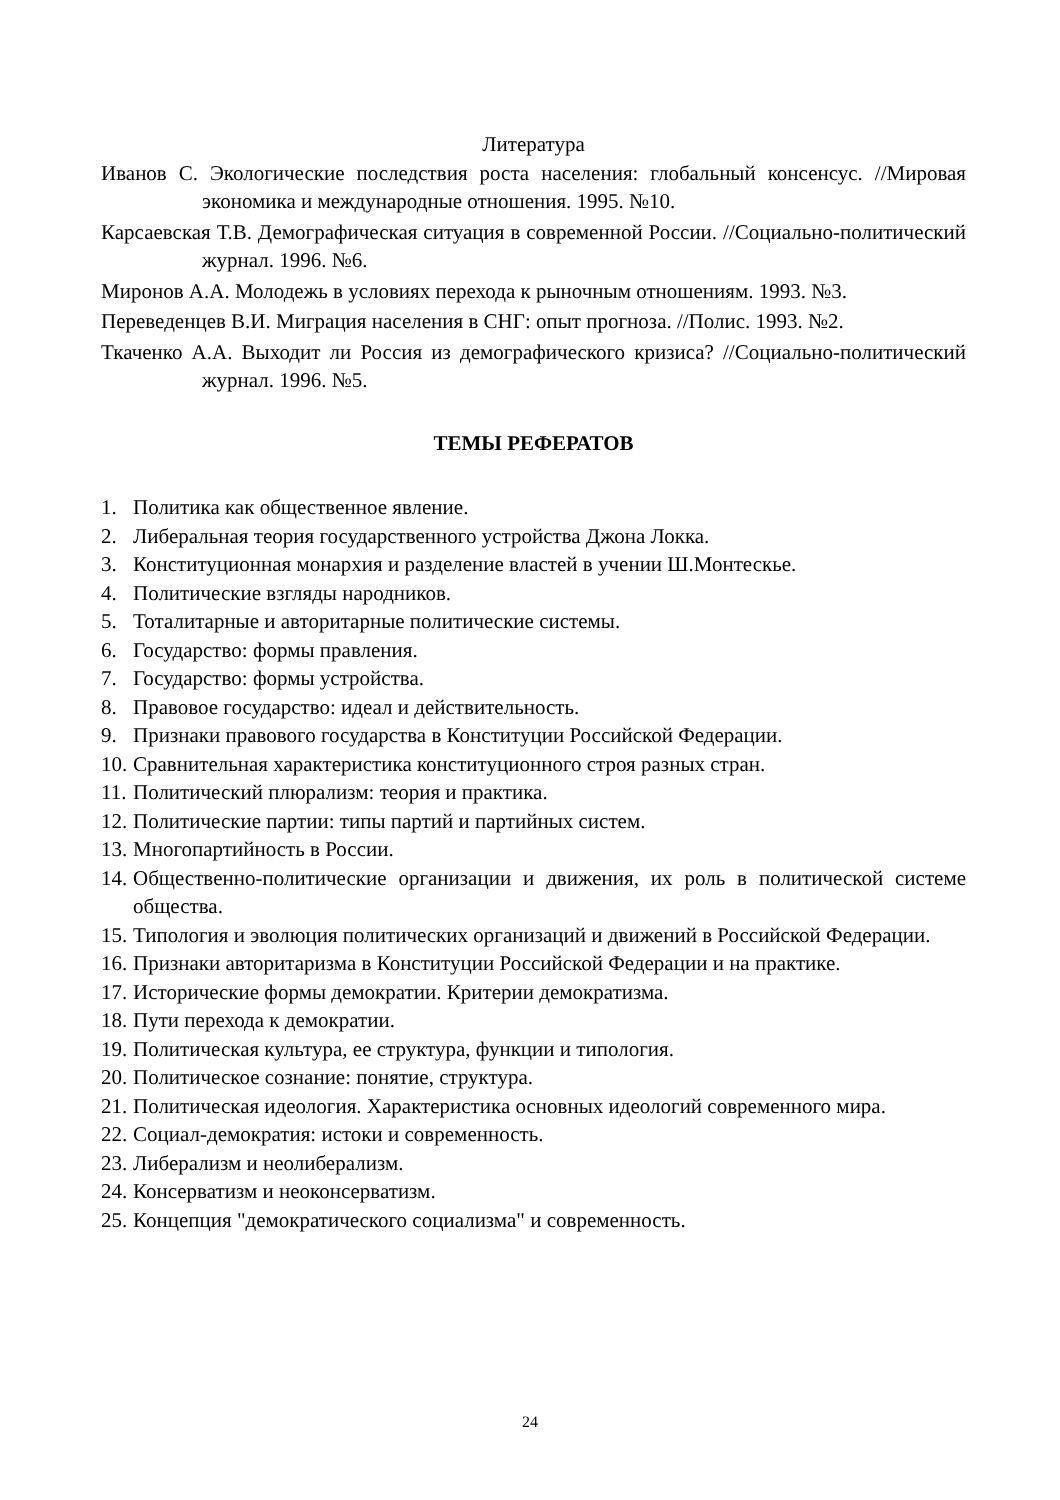Литература
Иванов С. Экологические последствия роста населения: глобальный консенсус. //Мировая экономика и международные отношения. 1995. №10.
Карсаевская Т.В. Демографическая ситуация в современной России. //Социально-политический журнал. 1996. №6.
Миронов А.А. Молодежь в условиях перехода к рыночным отношениям. 1993. №3.
Переведенцев В.И. Миграция населения в СНГ: опыт прогноза. //Полис. 1993. №2.
Ткаченко А.А. Выходит ли Россия из демографического кризиса? //Социально-политический журнал. 1996. №5.
ТЕМЫ РЕФЕРАТОВ
1. Политика как общественное явление.
2. Либеральная теория государственного устройства Джона Локка.
3. Конституционная монархия и разделение властей в учении Ш.Монтескье.
4. Политические взгляды народников.
5. Тоталитарные и авторитарные политические системы.
6. Государство: формы правления.
7. Государство: формы устройства.
8. Правовое государство: идеал и действительность.
9. Признаки правового государства в Конституции Российской Федерации.
10. Сравнительная характеристика конституционного строя разных стран.
11. Политический плюрализм: теория и практика.
12. Политические партии: типы партий и партийных систем.
13. Многопартийность в России.
14. Общественно-политические организации и движения, их роль в политической системе общества.
15. Типология и эволюция политических организаций и движений в Российской Федерации.
16. Признаки авторитаризма в Конституции Российской Федерации и на практике.
17. Исторические формы демократии. Критерии демократизма.
18. Пути перехода к демократии.
19. Политическая культура, ее структура, функции и типология.
20. Политическое сознание: понятие, структура.
21. Политическая идеология. Характеристика основных идеологий современного мира.
22. Социал-демократия: истоки и современность.
23. Либерализм и неолиберализм.
24. Консерватизм и неоконсерватизм.
25. Концепция "демократического социализма" и современность.
24